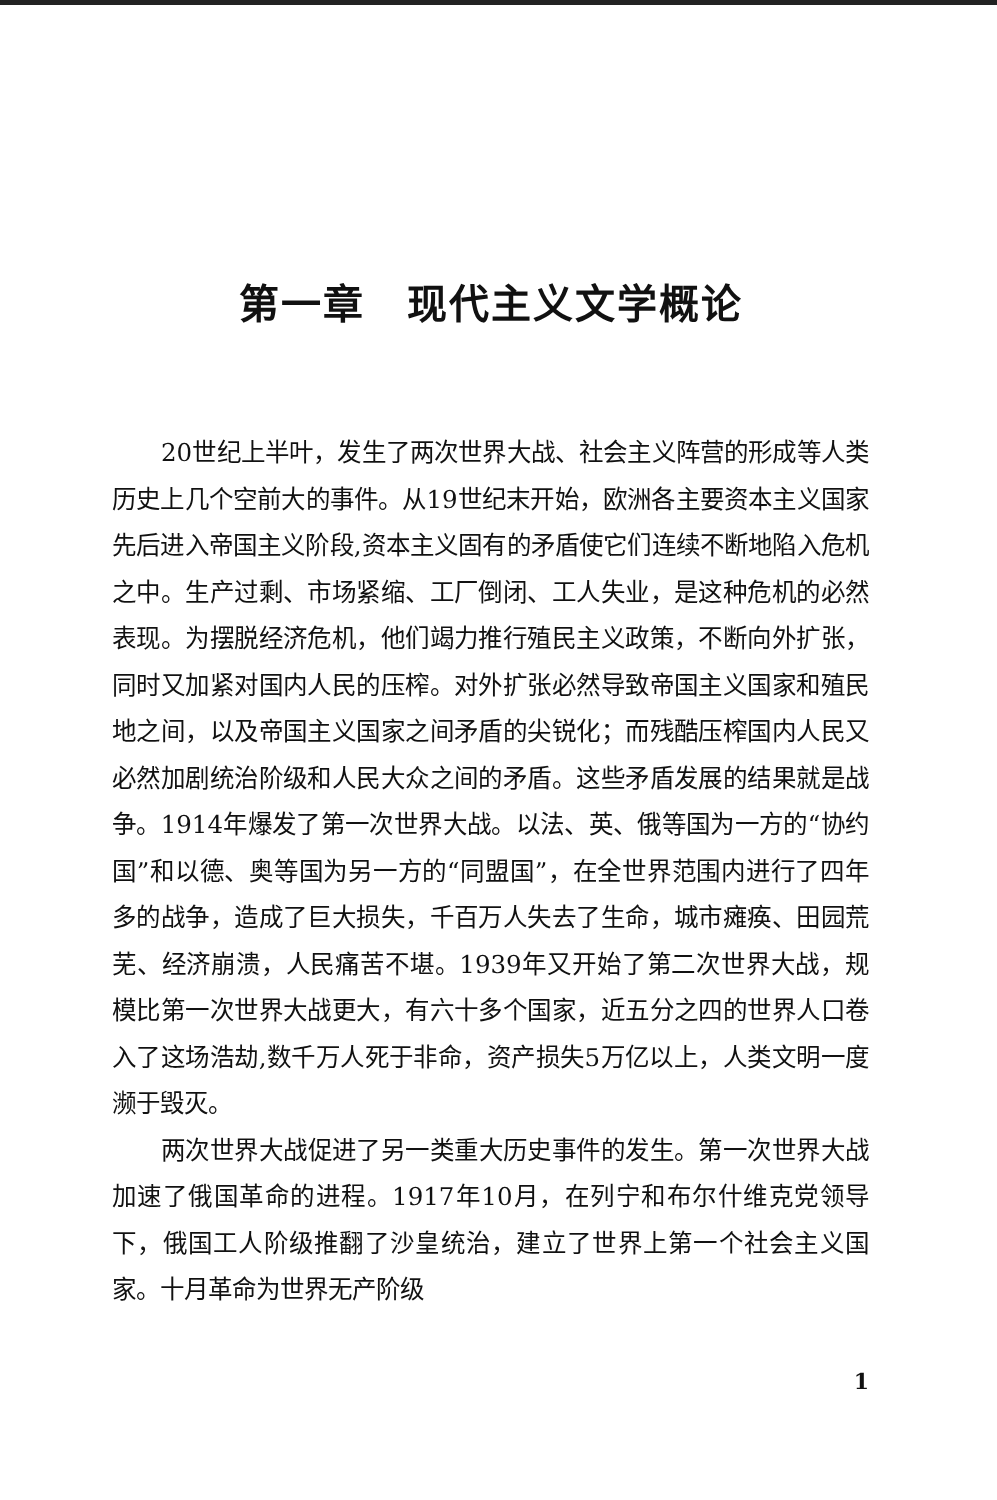第一章　现代主义文学概论
20世纪上半叶，发生了两次世界大战、社会主义阵营的形成等人类历史上几个空前大的事件。从19世纪末开始，欧洲各主要资本主义国家先后进入帝国主义阶段,资本主义固有的矛盾使它们连续不断地陷入危机之中。生产过剩、市场紧缩、工厂倒闭、工人失业，是这种危机的必然表现。为摆脱经济危机，他们竭力推行殖民主义政策，不断向外扩张，同时又加紧对国内人民的压榨。对外扩张必然导致帝国主义国家和殖民地之间，以及帝国主义国家之间矛盾的尖锐化；而残酷压榨国内人民又必然加剧统治阶级和人民大众之间的矛盾。这些矛盾发展的结果就是战争。1914年爆发了第一次世界大战。以法、英、俄等国为一方的“协约国”和以德、奥等国为另一方的“同盟国”，在全世界范围内进行了四年多的战争，造成了巨大损失，千百万人失去了生命，城市瘫痪、田园荒芜、经济崩溃，人民痛苦不堪。1939年又开始了第二次世界大战，规模比第一次世界大战更大，有六十多个国家，近五分之四的世界人口卷入了这场浩劫,数千万人死于非命，资产损失5万亿以上，人类文明一度濒于毁灭。
两次世界大战促进了另一类重大历史事件的发生。第一次世界大战加速了俄国革命的进程。1917年10月，在列宁和布尔什维克党领导下，俄国工人阶级推翻了沙皇统治，建立了世界上第一个社会主义国家。十月革命为世界无产阶级
1